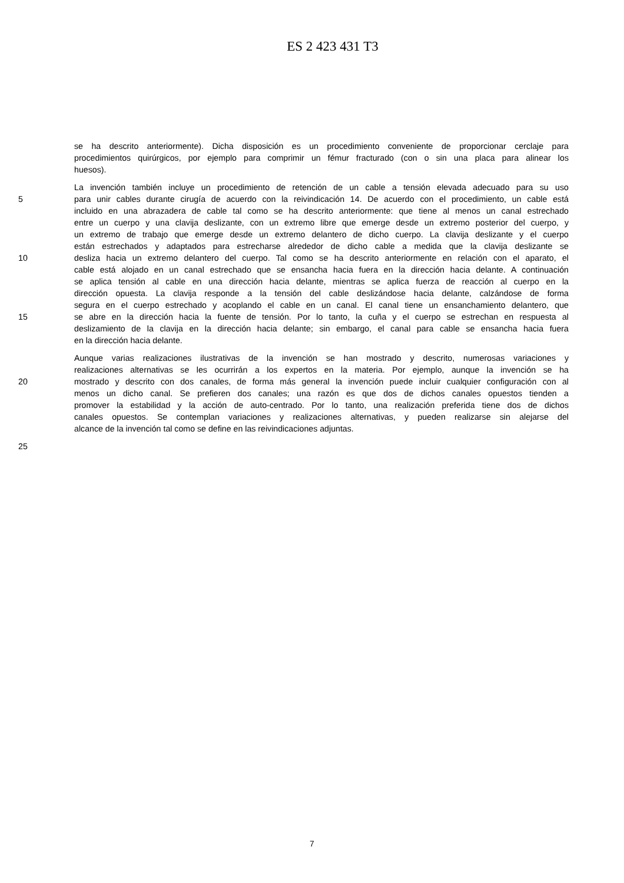ES 2 423 431 T3
se ha descrito anteriormente). Dicha disposición es un procedimiento conveniente de proporcionar cerclaje para
procedimientos quirúrgicos, por ejemplo para comprimir un fémur fracturado (con o sin una placa para alinear los
huesos).
La invención también incluye un procedimiento de retención de un cable a tensión elevada adecuado para su uso
5 para unir cables durante cirugía de acuerdo con la reivindicación 14. De acuerdo con el procedimiento, un cable está
incluido en una abrazadera de cable tal como se ha descrito anteriormente: que tiene al menos un canal estrechado
entre un cuerpo y una clavija deslizante, con un extremo libre que emerge desde un extremo posterior del cuerpo, y
un extremo de trabajo que emerge desde un extremo delantero de dicho cuerpo. La clavija deslizante y el cuerpo
están estrechados y adaptados para estrecharse alrededor de dicho cable a medida que la clavija deslizante se
10 desliza hacia un extremo delantero del cuerpo. Tal como se ha descrito anteriormente en relación con el aparato, el
cable está alojado en un canal estrechado que se ensancha hacia fuera en la dirección hacia delante. A continuación
se aplica tensión al cable en una dirección hacia delante, mientras se aplica fuerza de reacción al cuerpo en la
dirección opuesta. La clavija responde a la tensión del cable deslizándose hacia delante, calzándose de forma
segura en el cuerpo estrechado y acoplando el cable en un canal. El canal tiene un ensanchamiento delantero, que
15 se abre en la dirección hacia la fuente de tensión. Por lo tanto, la cuña y el cuerpo se estrechan en respuesta al
deslizamiento de la clavija en la dirección hacia delante; sin embargo, el canal para cable se ensancha hacia fuera
en la dirección hacia delante.
Aunque varias realizaciones ilustrativas de la invención se han mostrado y descrito, numerosas variaciones y
realizaciones alternativas se les ocurrirán a los expertos en la materia. Por ejemplo, aunque la invención se ha
20 mostrado y descrito con dos canales, de forma más general la invención puede incluir cualquier configuración con al
menos un dicho canal. Se prefieren dos canales; una razón es que dos de dichos canales opuestos tienden a
promover la estabilidad y la acción de auto-centrado. Por lo tanto, una realización preferida tiene dos de dichos
canales opuestos. Se contemplan variaciones y realizaciones alternativas, y pueden realizarse sin alejarse del
alcance de la invención tal como se define en las reivindicaciones adjuntas.
25
7